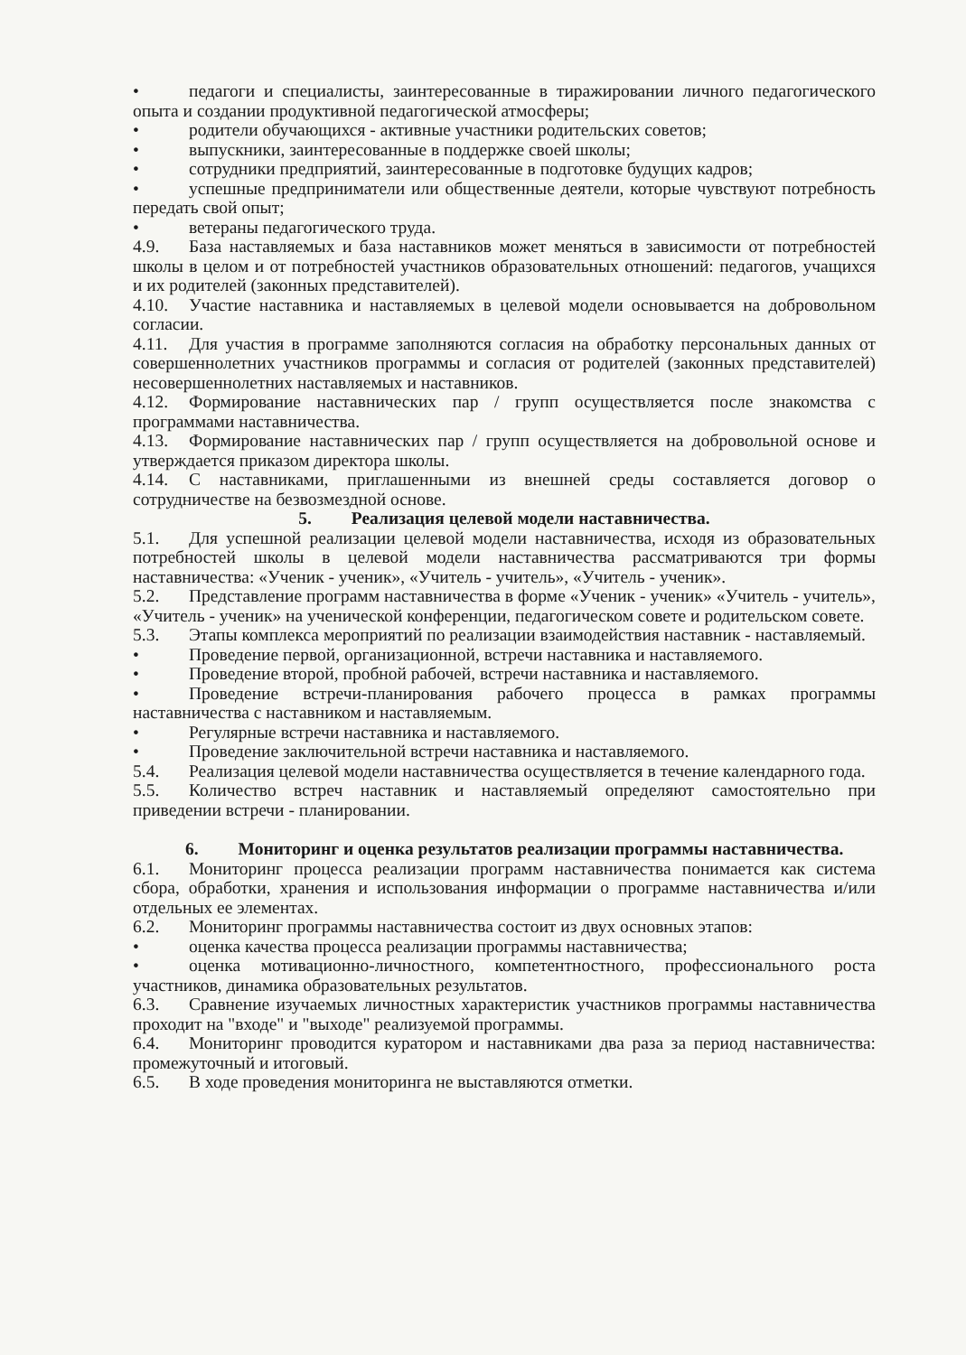• педагоги и специалисты, заинтересованные в тиражировании личного педагогического опыта и создании продуктивной педагогической атмосферы;
• родители обучающихся - активные участники родительских советов;
• выпускники, заинтересованные в поддержке своей школы;
• сотрудники предприятий, заинтересованные в подготовке будущих кадров;
• успешные предприниматели или общественные деятели, которые чувствуют потребность передать свой опыт;
• ветераны педагогического труда.
4.9. База наставляемых и база наставников может меняться в зависимости от потребностей школы в целом и от потребностей участников образовательных отношений: педагогов, учащихся и их родителей (законных представителей).
4.10. Участие наставника и наставляемых в целевой модели основывается на добровольном согласии.
4.11. Для участия в программе заполняются согласия на обработку персональных данных от совершеннолетних участников программы и согласия от родителей (законных представителей) несовершеннолетних наставляемых и наставников.
4.12. Формирование наставнических пар / групп осуществляется после знакомства с программами наставничества.
4.13. Формирование наставнических пар / групп осуществляется на добровольной основе и утверждается приказом директора школы.
4.14. С наставниками, приглашенными из внешней среды составляется договор о сотрудничестве на безвозмездной основе.
5. Реализация целевой модели наставничества.
5.1. Для успешной реализации целевой модели наставничества, исходя из образовательных потребностей школы в целевой модели наставничества рассматриваются три формы наставничества: «Ученик - ученик», «Учитель - учитель», «Учитель - ученик».
5.2. Представление программ наставничества в форме «Ученик - ученик» «Учитель - учитель», «Учитель - ученик» на ученической конференции, педагогическом совете и родительском совете.
5.3. Этапы комплекса мероприятий по реализации взаимодействия наставник - наставляемый.
• Проведение первой, организационной, встречи наставника и наставляемого.
• Проведение второй, пробной рабочей, встречи наставника и наставляемого.
• Проведение встречи-планирования рабочего процесса в рамках программы наставничества с наставником и наставляемым.
• Регулярные встречи наставника и наставляемого.
• Проведение заключительной встречи наставника и наставляемого.
5.4. Реализация целевой модели наставничества осуществляется в течение календарного года.
5.5. Количество встреч наставник и наставляемый определяют самостоятельно при приведении встречи - планировании.
6. Мониторинг и оценка результатов реализации программы наставничества.
6.1. Мониторинг процесса реализации программ наставничества понимается как система сбора, обработки, хранения и использования информации о программе наставничества и/или отдельных ее элементах.
6.2. Мониторинг программы наставничества состоит из двух основных этапов:
• оценка качества процесса реализации программы наставничества;
• оценка мотивационно-личностного, компетентностного, профессионального роста участников, динамика образовательных результатов.
6.3. Сравнение изучаемых личностных характеристик участников программы наставничества проходит на "входе" и "выходе" реализуемой программы.
6.4. Мониторинг проводится куратором и наставниками два раза за период наставничества: промежуточный и итоговый.
6.5. В ходе проведения мониторинга не выставляются отметки.